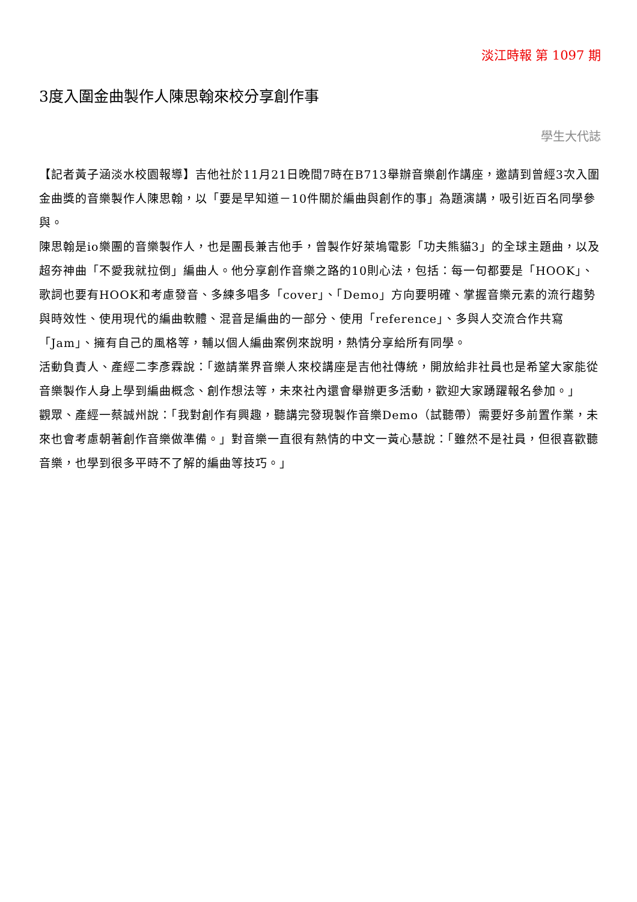淡江時報 第 1097 期
3度入圍金曲製作人陳思翰來校分享創作事
學生大代誌
【記者黃子涵淡水校園報導】吉他社於11月21日晚間7時在B713舉辦音樂創作講座，邀請到曾經3次入圍金曲獎的音樂製作人陳思翰，以「要是早知道－10件關於編曲與創作的事」為題演講，吸引近百名同學參與。
陳思翰是io樂團的音樂製作人，也是團長兼吉他手，曾製作好萊塢電影「功夫熊貓3」的全球主題曲，以及超夯神曲「不愛我就拉倒」編曲人。他分享創作音樂之路的10則心法，包括：每一句都要是「HOOK」、歌詞也要有HOOK和考慮發音、多練多唱多「cover」、「Demo」方向要明確、掌握音樂元素的流行趨勢與時效性、使用現代的編曲軟體、混音是編曲的一部分、使用「reference」、多與人交流合作共寫「Jam」、擁有自己的風格等，輔以個人編曲案例來說明，熱情分享給所有同學。
活動負責人、產經二李彥霖說：「邀請業界音樂人來校講座是吉他社傳統，開放給非社員也是希望大家能從音樂製作人身上學到編曲概念、創作想法等，未來社內還會舉辦更多活動，歡迎大家踴躍報名參加。」
觀眾、產經一蔡誠州說：「我對創作有興趣，聽講完發現製作音樂Demo（試聽帶）需要好多前置作業，未來也會考慮朝著創作音樂做準備。」對音樂一直很有熱情的中文一黃心慧說：「雖然不是社員，但很喜歡聽音樂，也學到很多平時不了解的編曲等技巧。」